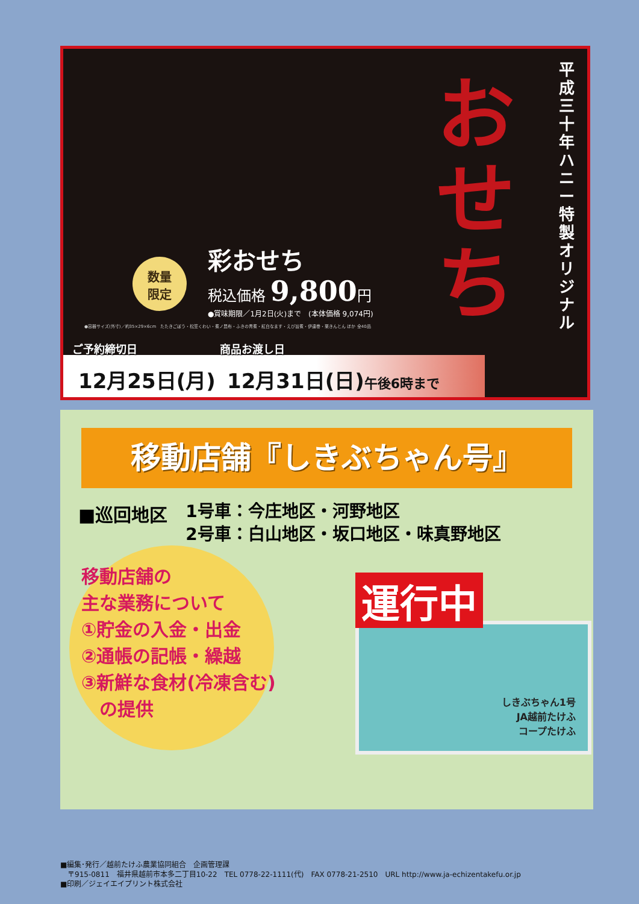平成三十年 ハニー特製オリジナル
おせち
数量
限定
彩おせち
税込価格 9,800円
●賞味期限／1月2日(火)まで　(本体価格 9,074円)
●容器サイズ(外寸)／約35×29×6cm　たたきごぼう・松笠くわい・煮ノ昆布・ふきの青煮・紅白なます・えび旨煮・伊達巻・栗きんとん ほか 全40品
ご予約締切日 商品お渡し日
12月25日(月) 12月31日(日)午後6時まで
移動店舗『しきぶちゃん号』
■巡回地区 1号車：今庄地区・河野地区
2号車：白山地区・坂口地区・味真野地区
移動店舗の
主な業務について
①貯金の入金・出金
②通帳の記帳・繰越
③新鮮な食材(冷凍含む)
　の提供
しきぶちゃん1号
JA越前たけふ
コープたけふ
運行中
■編集･発行／越前たけふ農業協同組合　企画管理課
　〒915-0811　福井県越前市本多二丁目10-22　TEL 0778-22-1111(代)　FAX 0778-21-2510　URL http://www.ja-echizentakefu.or.jp
■印刷／ジェイエイプリント株式会社